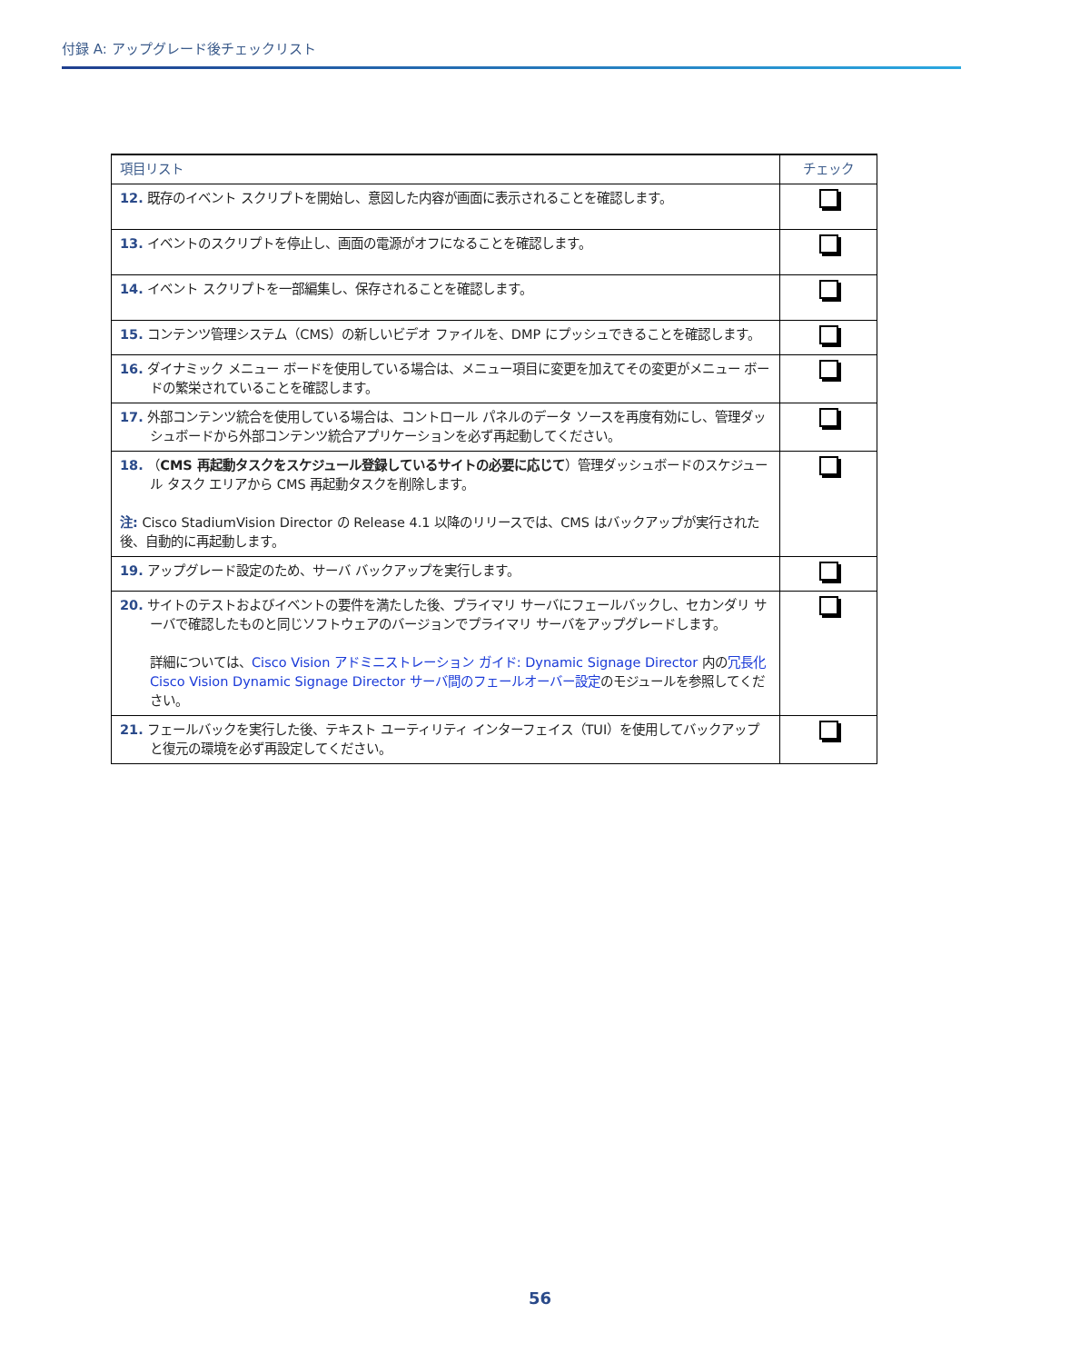付録 A: アップグレード後チェックリスト
| 項目リスト | チェック |
| --- | --- |
| 12. 既存のイベント スクリプトを開始し、意図した内容が画面に表示されることを確認します。 | |
| 13. イベントのスクリプトを停止し、画面の電源がオフになることを確認します。 | |
| 14. イベント スクリプトを一部編集し、保存されることを確認します。 | |
| 15. コンテンツ管理システム（CMS）の新しいビデオ ファイルを、DMP にプッシュできることを確認します。 | |
| 16. ダイナミック メニュー ボードを使用している場合は、メニュー項目に変更を加えてその変更がメニュー ボードの繁栄されていることを確認します。 | |
| 17. 外部コンテンツ統合を使用している場合は、コントロール パネルのデータ ソースを再度有効にし、管理ダッシュボードから外部コンテンツ統合アプリケーションを必ず再起動してください。 | |
| 18. （ CMS 再起動タスクをスケジュール登録しているサイトの必要に応じて ）管理ダッシュボードのスケジュール タスク エリアから CMS 再起動タスクを削除します。 注: Cisco StadiumVision Director の Release 4.1 以降のリリースでは、CMS はバックアップが実行された後、自動的に再起動します。 | |
| 19. アップグレード設定のため、サーバ バックアップを実行します。 | |
| 20. サイトのテストおよびイベントの要件を満たした後、プライマリ サーバにフェールバックし、セカンダリ サーバで確認したものと同じソフトウェアのバージョンでプライマリ サーバをアップグレードします。 詳細については、 Cisco Vision アドミニストレーション ガイド: Dynamic Signage Director 内の 冗長化 Cisco Vision Dynamic Signage Director サーバ間のフェールオーバー設定 のモジュールを参照してください。 | |
| 21. フェールバックを実行した後、テキスト ユーティリティ インターフェイス（TUI）を使用してバックアップと復元の環境を必ず再設定してください。 | |
56